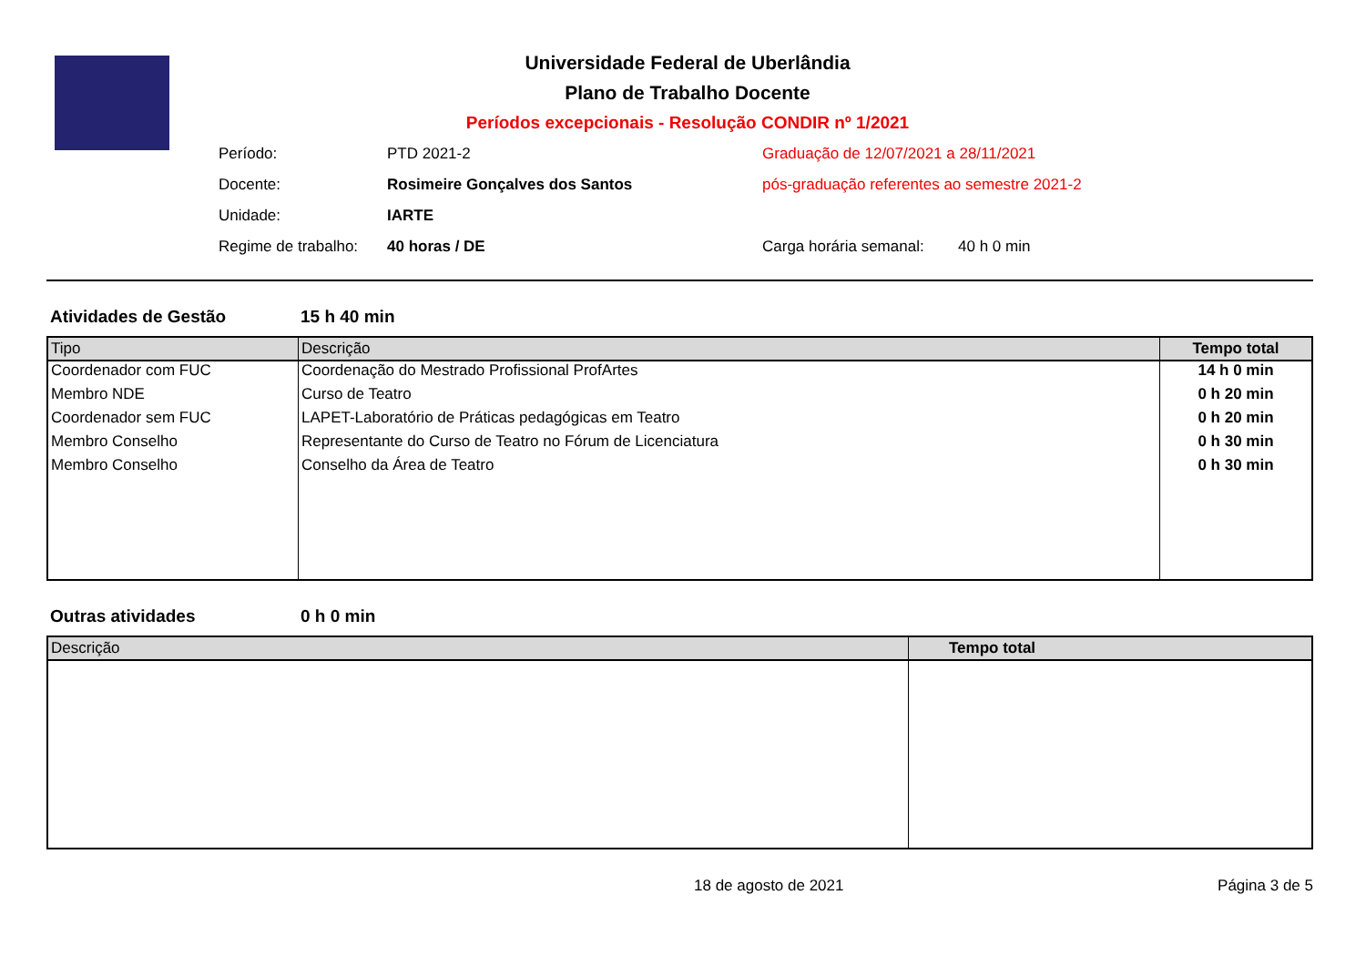Universidade Federal de Uberlândia
Plano de Trabalho Docente
Períodos excepcionais - Resolução CONDIR nº 1/2021
| Período: | PTD 2021-2 | Graduação de 12/07/2021 a 28/11/2021 | |
| Docente: | Rosimeire Gonçalves dos Santos | pós-graduação referentes ao semestre 2021-2 | |
| Unidade: | IARTE | | |
| Regime de trabalho: | 40 horas / DE | Carga horária semanal: | 40 h 0 min |
Atividades de Gestão 15 h 40 min
| Tipo | Descrição | Tempo total |
| --- | --- | --- |
| Coordenador com FUC | Coordenação do Mestrado Profissional ProfArtes | 14 h 0 min |
| Membro NDE | Curso de Teatro | 0 h 20 min |
| Coordenador sem FUC | LAPET-Laboratório de Práticas pedagógicas em Teatro | 0 h 20 min |
| Membro Conselho | Representante do Curso de Teatro no Fórum de Licenciatura | 0 h 30 min |
| Membro Conselho | Conselho da Área de Teatro | 0 h 30 min |
Outras atividades 0 h 0 min
| Descrição | Tempo total |
| --- | --- |
18 de agosto de 2021 Página 3 de 5